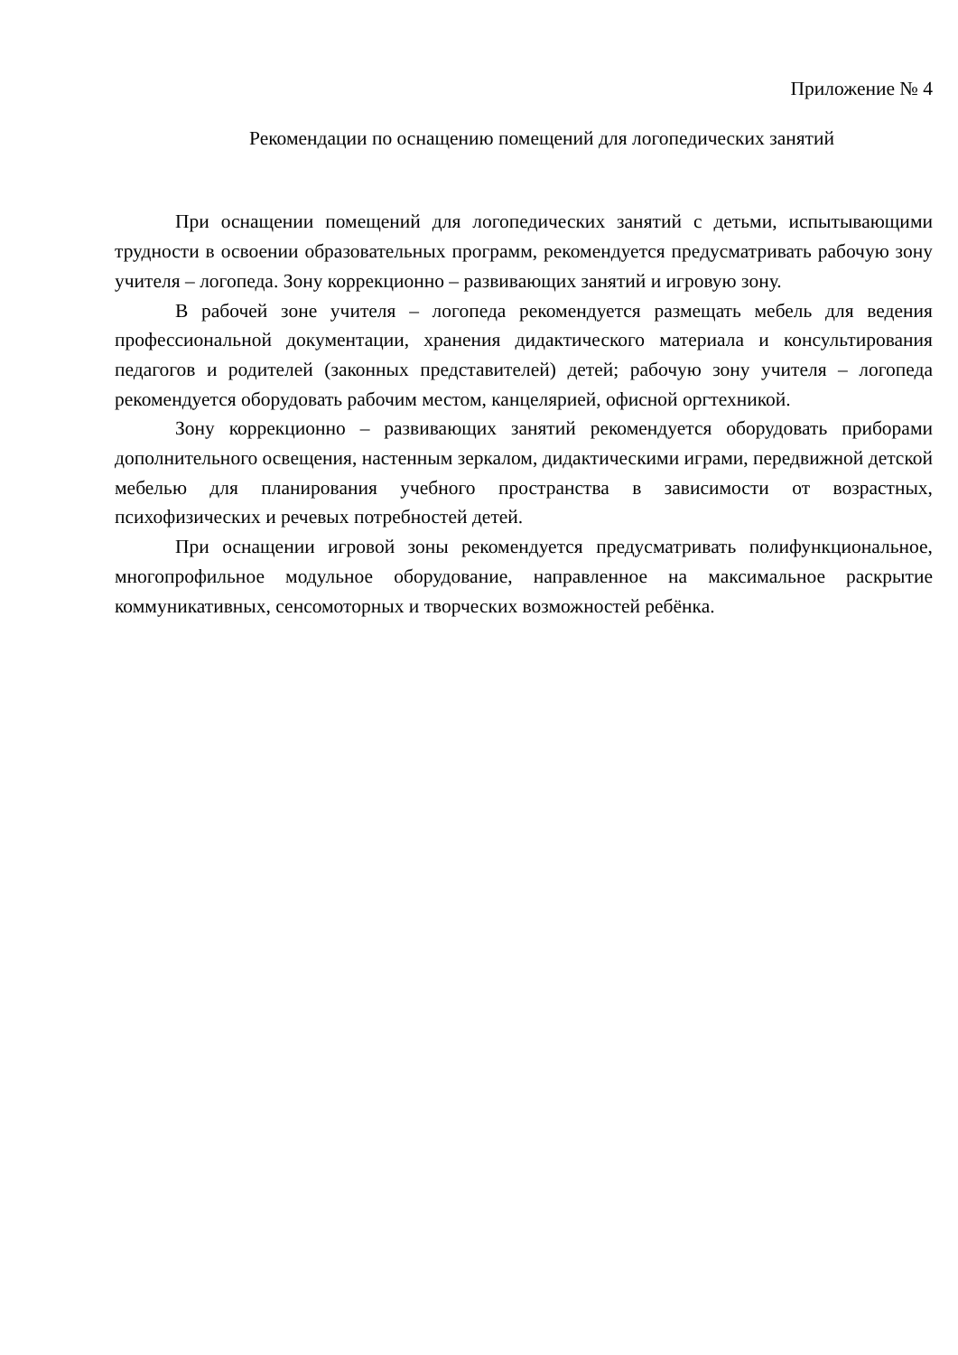Приложение № 4
Рекомендации по оснащению помещений для логопедических занятий
При оснащении помещений для логопедических занятий с детьми, испытывающими трудности в освоении образовательных программ, рекомендуется предусматривать рабочую зону учителя – логопеда. Зону коррекционно – развивающих занятий и игровую зону.
В рабочей зоне учителя – логопеда рекомендуется размещать мебель для ведения профессиональной документации, хранения дидактического материала и консультирования педагогов и родителей (законных представителей) детей; рабочую зону учителя – логопеда рекомендуется оборудовать рабочим местом, канцелярией, офисной оргтехникой.
Зону коррекционно – развивающих занятий рекомендуется оборудовать приборами дополнительного освещения, настенным зеркалом, дидактическими играми, передвижной детской мебелью для планирования учебного пространства в зависимости от возрастных, психофизических и речевых потребностей детей.
При оснащении игровой зоны рекомендуется предусматривать полифункциональное, многопрофильное модульное оборудование, направленное на максимальное раскрытие коммуникативных, сенсомоторных и творческих возможностей ребёнка.